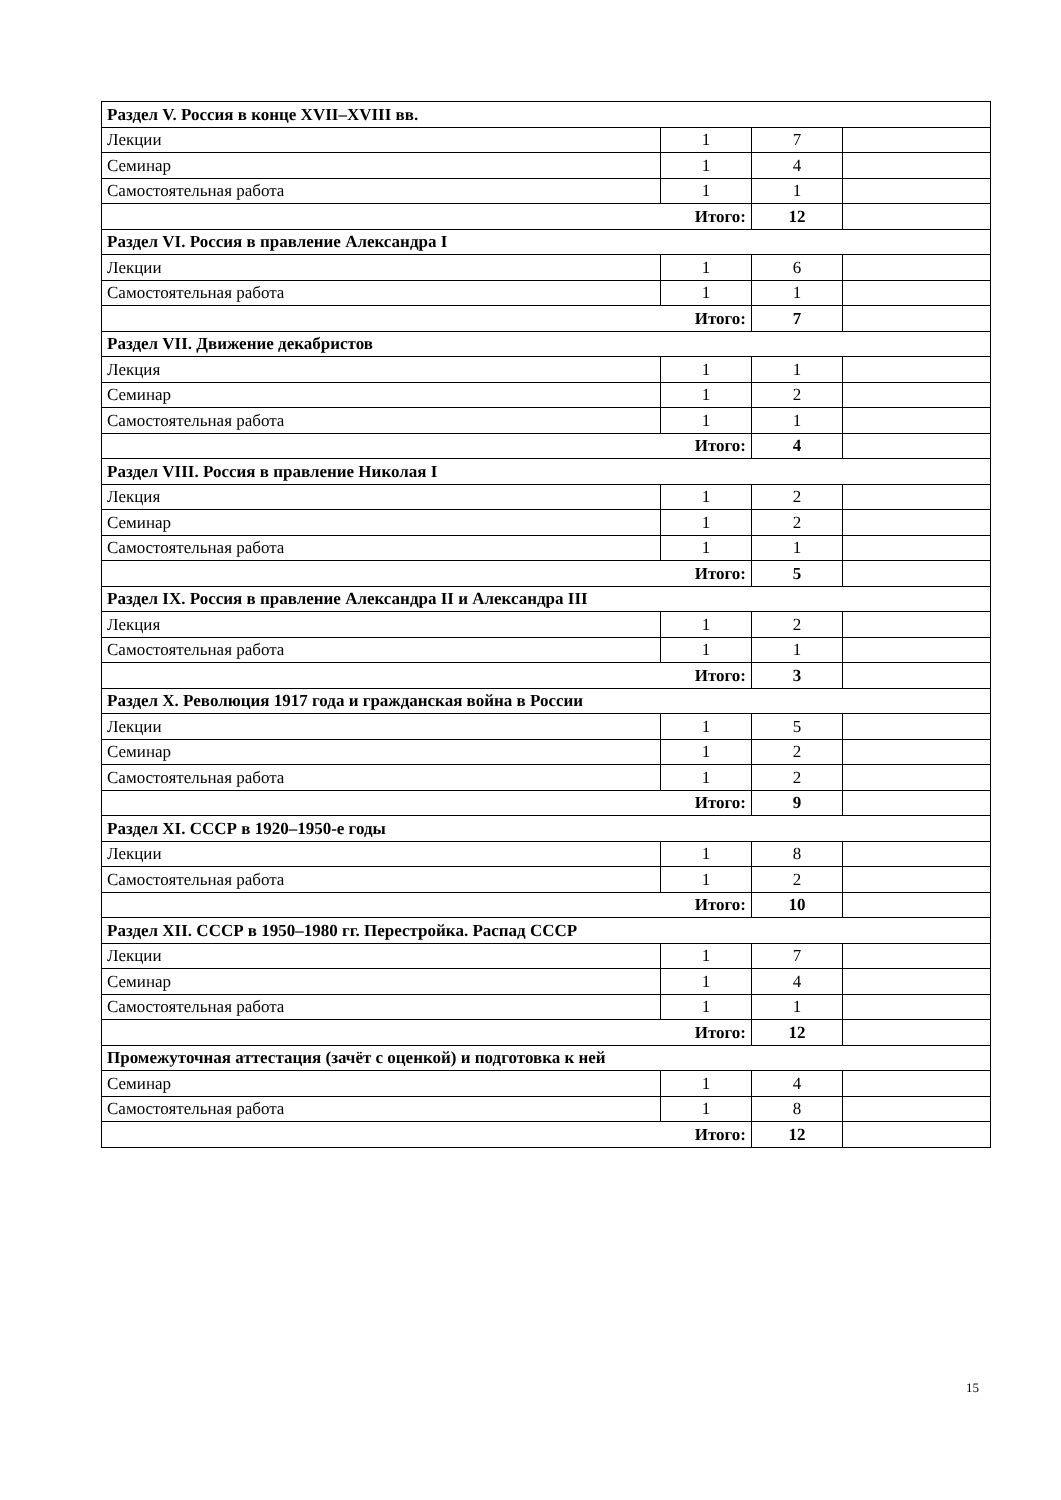| Раздел V. Россия в конце XVII–XVIII вв. | | | |
| Лекции | 1 | 7 | |
| Семинар | 1 | 4 | |
| Самостоятельная работа | 1 | 1 | |
| Итого: | | 12 | |
| Раздел VI. Россия в правление Александра I | | | |
| Лекции | 1 | 6 | |
| Самостоятельная работа | 1 | 1 | |
| Итого: | | 7 | |
| Раздел VII. Движение декабристов | | | |
| Лекция | 1 | 1 | |
| Семинар | 1 | 2 | |
| Самостоятельная работа | 1 | 1 | |
| Итого: | | 4 | |
| Раздел VIII. Россия в правление Николая I | | | |
| Лекция | 1 | 2 | |
| Семинар | 1 | 2 | |
| Самостоятельная работа | 1 | 1 | |
| Итого: | | 5 | |
| Раздел IX. Россия в правление Александра II и Александра III | | | |
| Лекция | 1 | 2 | |
| Самостоятельная работа | 1 | 1 | |
| Итого: | | 3 | |
| Раздел X. Революция 1917 года и гражданская война в России | | | |
| Лекции | 1 | 5 | |
| Семинар | 1 | 2 | |
| Самостоятельная работа | 1 | 2 | |
| Итого: | | 9 | |
| Раздел XI. СССР в 1920–1950-е годы | | | |
| Лекции | 1 | 8 | |
| Самостоятельная работа | 1 | 2 | |
| Итого: | | 10 | |
| Раздел XII. СССР в 1950–1980 гг. Перестройка. Распад СССР | | | |
| Лекции | 1 | 7 | |
| Семинар | 1 | 4 | |
| Самостоятельная работа | 1 | 1 | |
| Итого: | | 12 | |
| Промежуточная аттестация (зачёт с оценкой) и подготовка к ней | | | |
| Семинар | 1 | 4 | |
| Самостоятельная работа | 1 | 8 | |
| Итого: | | 12 | |
15